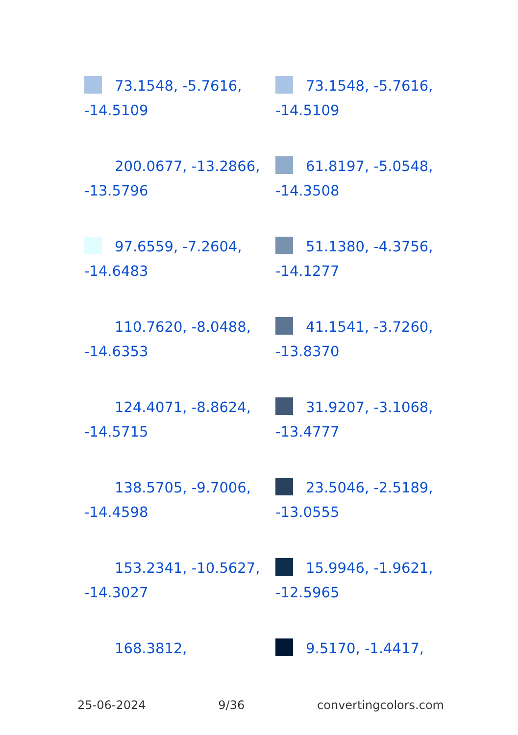73.1548, -5.7616, -14.5109
73.1548, -5.7616, -14.5109
200.0677, -13.2866, -13.5796
61.8197, -5.0548, -14.3508
97.6559, -7.2604, -14.6483
51.1380, -4.3756, -14.1277
110.7620, -8.0488, -14.6353
41.1541, -3.7260, -13.8370
124.4071, -8.8624, -14.5715
31.9207, -3.1068, -13.4777
138.5705, -9.7006, -14.4598
23.5046, -2.5189, -13.0555
153.2341, -10.5627, -14.3027
15.9946, -1.9621, -12.5965
168.3812,
9.5170, -1.4417,
25-06-2024 9/36 convertingcolors.com